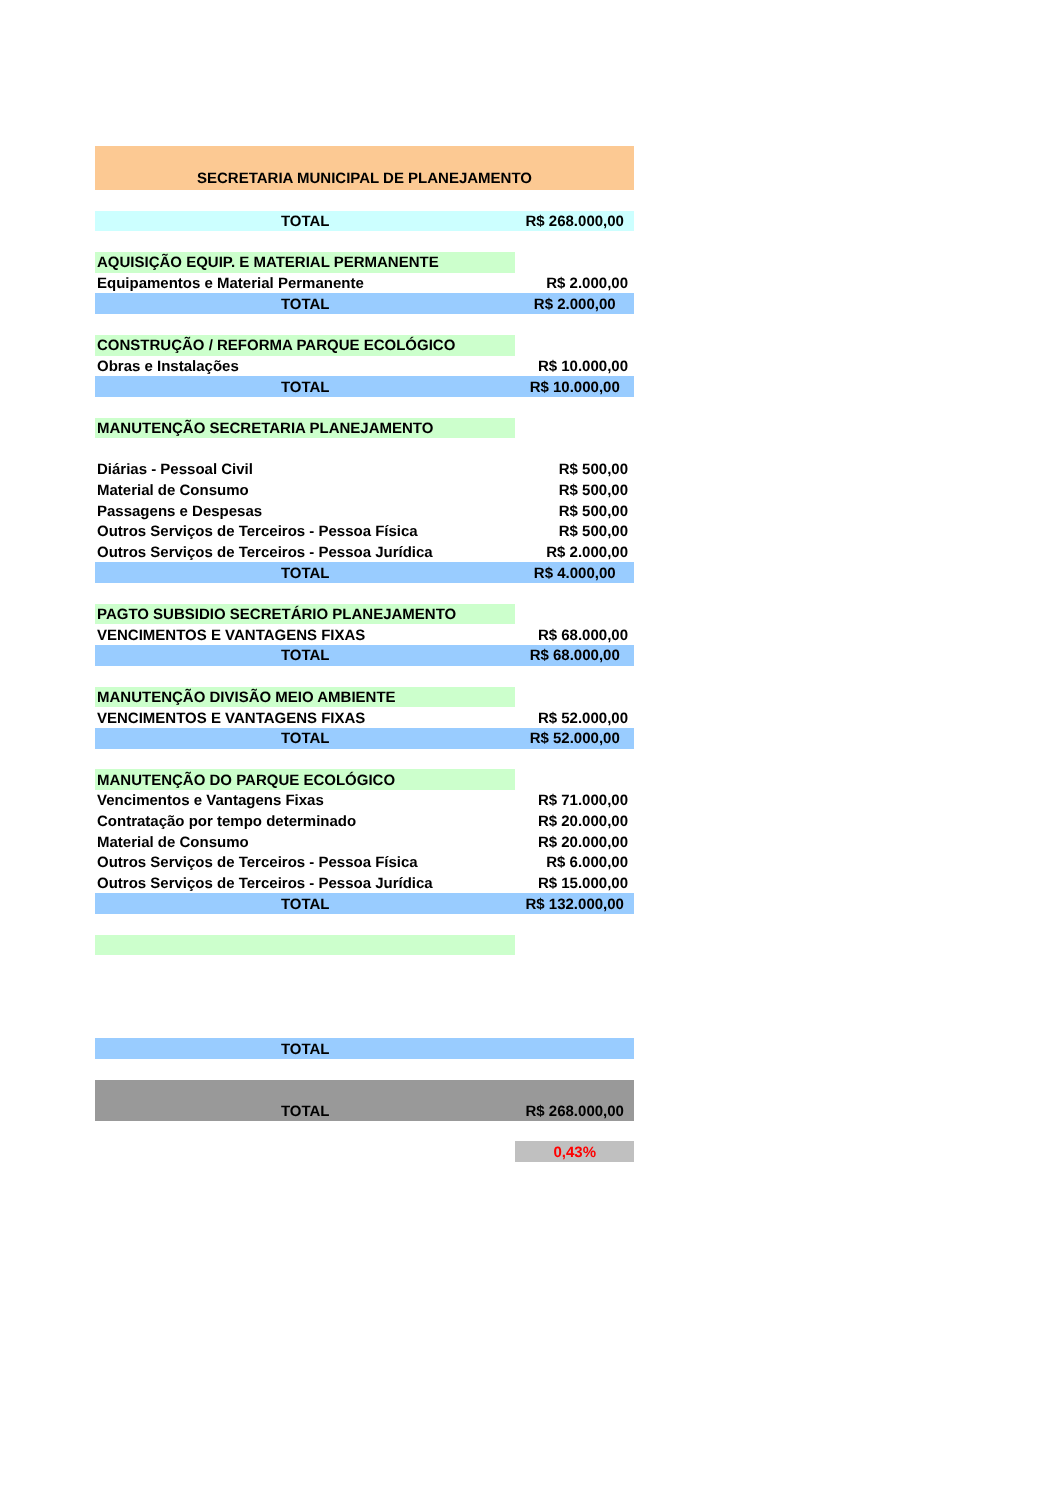| SECRETARIA MUNICIPAL DE PLANEJAMENTO | |
| TOTAL | R$ 268.000,00 |
| AQUISIÇÃO EQUIP. E MATERIAL PERMANENTE | |
| Equipamentos e Material Permanente | R$ 2.000,00 |
| TOTAL | R$ 2.000,00 |
| CONSTRUÇÃO / REFORMA PARQUE ECOLÓGICO | |
| Obras e Instalações | R$ 10.000,00 |
| TOTAL | R$ 10.000,00 |
| MANUTENÇÃO SECRETARIA PLANEJAMENTO | |
| Diárias - Pessoal Civil | R$ 500,00 |
| Material de Consumo | R$ 500,00 |
| Passagens e Despesas | R$ 500,00 |
| Outros Serviços de Terceiros - Pessoa Física | R$ 500,00 |
| Outros Serviços de Terceiros - Pessoa Jurídica | R$ 2.000,00 |
| TOTAL | R$ 4.000,00 |
| PAGTO SUBSIDIO SECRETÁRIO PLANEJAMENTO | |
| VENCIMENTOS E VANTAGENS FIXAS | R$ 68.000,00 |
| TOTAL | R$ 68.000,00 |
| MANUTENÇÃO DIVISÃO MEIO AMBIENTE | |
| VENCIMENTOS E VANTAGENS FIXAS | R$ 52.000,00 |
| TOTAL | R$ 52.000,00 |
| MANUTENÇÃO DO PARQUE ECOLÓGICO | |
| Vencimentos e Vantagens Fixas | R$ 71.000,00 |
| Contratação por tempo determinado | R$ 20.000,00 |
| Material de Consumo | R$ 20.000,00 |
| Outros Serviços de Terceiros - Pessoa Física | R$ 6.000,00 |
| Outros Serviços de Terceiros - Pessoa Jurídica | R$ 15.000,00 |
| TOTAL | R$ 132.000,00 |
| TOTAL | |
| TOTAL | R$ 268.000,00 |
| | 0,43% |